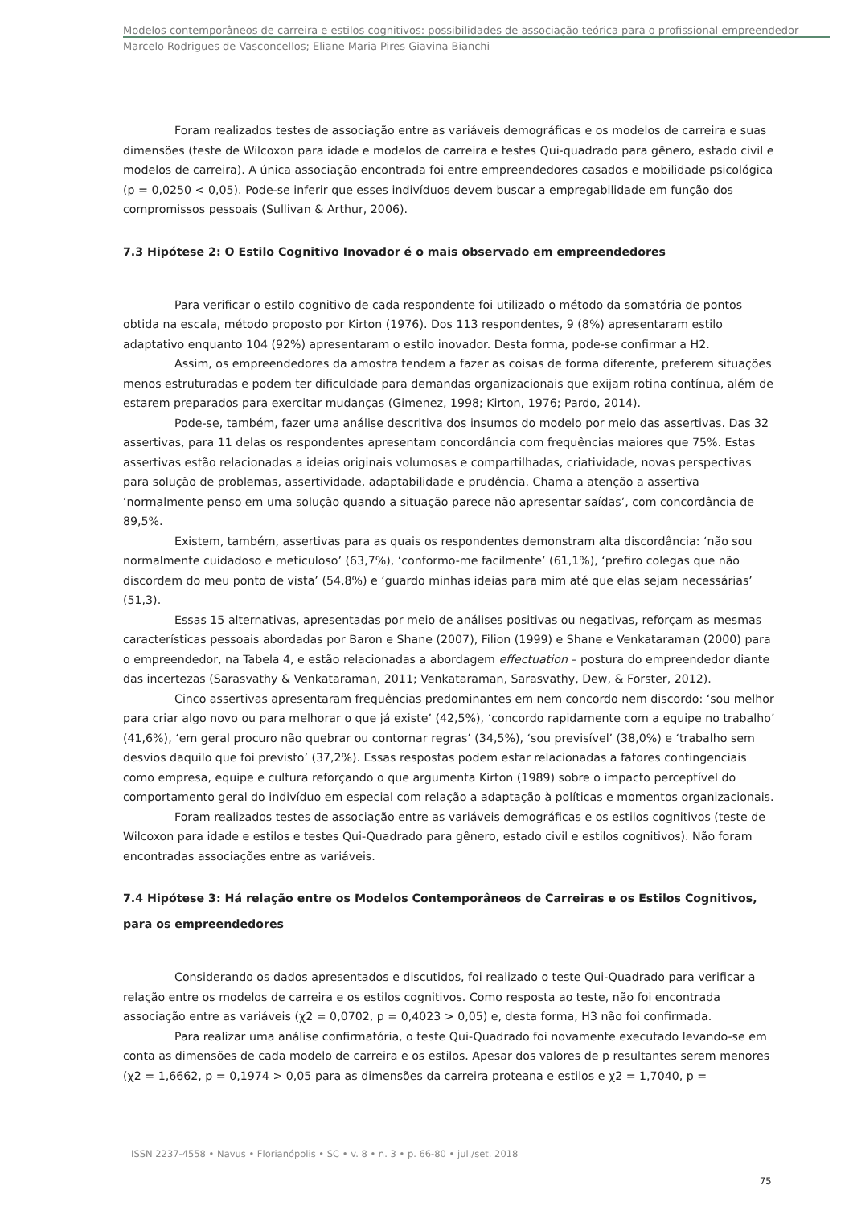Modelos contemporâneos de carreira e estilos cognitivos: possibilidades de associação teórica para o profissional empreendedor
Marcelo Rodrigues de Vasconcellos; Eliane Maria Pires Giavina Bianchi
Foram realizados testes de associação entre as variáveis demográficas e os modelos de carreira e suas dimensões (teste de Wilcoxon para idade e modelos de carreira e testes Qui-quadrado para gênero, estado civil e modelos de carreira). A única associação encontrada foi entre empreendedores casados e mobilidade psicológica (p = 0,0250 < 0,05). Pode-se inferir que esses indivíduos devem buscar a empregabilidade em função dos compromissos pessoais (Sullivan & Arthur, 2006).
7.3 Hipótese 2: O Estilo Cognitivo Inovador é o mais observado em empreendedores
Para verificar o estilo cognitivo de cada respondente foi utilizado o método da somatória de pontos obtida na escala, método proposto por Kirton (1976). Dos 113 respondentes, 9 (8%) apresentaram estilo adaptativo enquanto 104 (92%) apresentaram o estilo inovador. Desta forma, pode-se confirmar a H2.
Assim, os empreendedores da amostra tendem a fazer as coisas de forma diferente, preferem situações menos estruturadas e podem ter dificuldade para demandas organizacionais que exijam rotina contínua, além de estarem preparados para exercitar mudanças (Gimenez, 1998; Kirton, 1976; Pardo, 2014).
Pode-se, também, fazer uma análise descritiva dos insumos do modelo por meio das assertivas. Das 32 assertivas, para 11 delas os respondentes apresentam concordância com frequências maiores que 75%. Estas assertivas estão relacionadas a ideias originais volumosas e compartilhadas, criatividade, novas perspectivas para solução de problemas, assertividade, adaptabilidade e prudência. Chama a atenção a assertiva ‘normalmente penso em uma solução quando a situação parece não apresentar saídas’, com concordância de 89,5%.
Existem, também, assertivas para as quais os respondentes demonstram alta discordância: ‘não sou normalmente cuidadoso e meticuloso’ (63,7%), ‘conformo-me facilmente’ (61,1%), ‘prefiro colegas que não discordem do meu ponto de vista’ (54,8%) e ‘guardo minhas ideias para mim até que elas sejam necessárias’ (51,3).
Essas 15 alternativas, apresentadas por meio de análises positivas ou negativas, reforçam as mesmas características pessoais abordadas por Baron e Shane (2007), Filion (1999) e Shane e Venkataraman (2000) para o empreendedor, na Tabela 4, e estão relacionadas a abordagem effectuation – postura do empreendedor diante das incertezas (Sarasvathy & Venkataraman, 2011; Venkataraman, Sarasvathy, Dew, & Forster, 2012).
Cinco assertivas apresentaram frequências predominantes em nem concordo nem discordo: ‘sou melhor para criar algo novo ou para melhorar o que já existe’ (42,5%), ‘concordo rapidamente com a equipe no trabalho’ (41,6%), ‘em geral procuro não quebrar ou contornar regras’ (34,5%), ‘sou previsível’ (38,0%) e ‘trabalho sem desvios daquilo que foi previsto’ (37,2%). Essas respostas podem estar relacionadas a fatores contingenciais como empresa, equipe e cultura reforçando o que argumenta Kirton (1989) sobre o impacto perceptível do comportamento geral do indivíduo em especial com relação a adaptação à políticas e momentos organizacionais.
Foram realizados testes de associação entre as variáveis demográficas e os estilos cognitivos (teste de Wilcoxon para idade e estilos e testes Qui-Quadrado para gênero, estado civil e estilos cognitivos). Não foram encontradas associações entre as variáveis.
7.4 Hipótese 3: Há relação entre os Modelos Contemporâneos de Carreiras e os Estilos Cognitivos, para os empreendedores
Considerando os dados apresentados e discutidos, foi realizado o teste Qui-Quadrado para verificar a relação entre os modelos de carreira e os estilos cognitivos. Como resposta ao teste, não foi encontrada associação entre as variáveis (χ2 = 0,0702, p = 0,4023 > 0,05) e, desta forma, H3 não foi confirmada.
Para realizar uma análise confirmatória, o teste Qui-Quadrado foi novamente executado levando-se em conta as dimensões de cada modelo de carreira e os estilos. Apesar dos valores de p resultantes serem menores (χ2 = 1,6662, p = 0,1974 > 0,05 para as dimensões da carreira proteana e estilos e χ2 = 1,7040, p =
ISSN 2237-4558 • Navus • Florianópolis • SC • v. 8 • n. 3 • p. 66-80 • jul./set. 2018
75